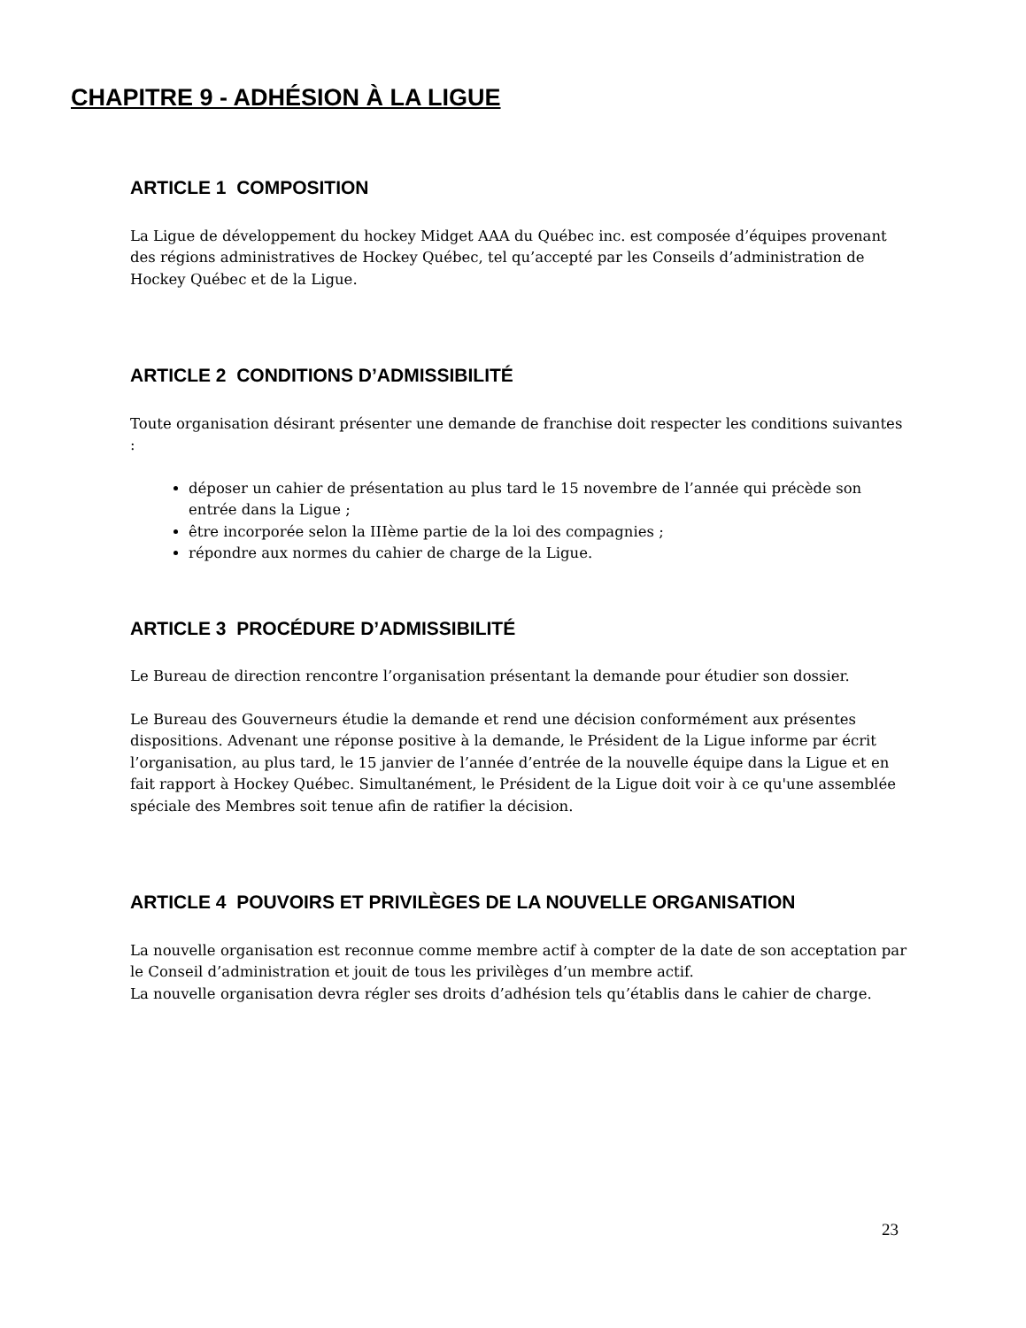CHAPITRE 9 - ADHÉSION À LA LIGUE
ARTICLE 1 COMPOSITION
La Ligue de développement du hockey Midget AAA du Québec inc. est composée d’équipes provenant des régions administratives de Hockey Québec, tel qu’accepté par les Conseils d’administration de Hockey Québec et de la Ligue.
ARTICLE 2 CONDITIONS D’ADMISSIBILITÉ
Toute organisation désirant présenter une demande de franchise doit respecter les conditions suivantes :
déposer un cahier de présentation au plus tard le 15 novembre de l’année qui précède son entrée dans la Ligue ;
être incorporée selon la IIIème partie de la loi des compagnies ;
répondre aux normes du cahier de charge de la Ligue.
ARTICLE 3 PROCÉDURE D’ADMISSIBILITÉ
Le Bureau de direction rencontre l’organisation présentant la demande pour étudier son dossier.
Le Bureau des Gouverneurs étudie la demande et rend une décision conformément aux présentes dispositions. Advenant une réponse positive à la demande, le Président de la Ligue informe par écrit l’organisation, au plus tard, le 15 janvier de l’année d’entrée de la nouvelle équipe dans la Ligue et en fait rapport à Hockey Québec. Simultanément, le Président de la Ligue doit voir à ce qu'une assemblée spéciale des Membres soit tenue afin de ratifier la décision.
ARTICLE 4 POUVOIRS ET PRIVILÈGES DE LA NOUVELLE ORGANISATION
La nouvelle organisation est reconnue comme membre actif à compter de la date de son acceptation par le Conseil d’administration et jouit de tous les privilèges d’un membre actif.
La nouvelle organisation devra régler ses droits d’adhésion tels qu’établis dans le cahier de charge.
23